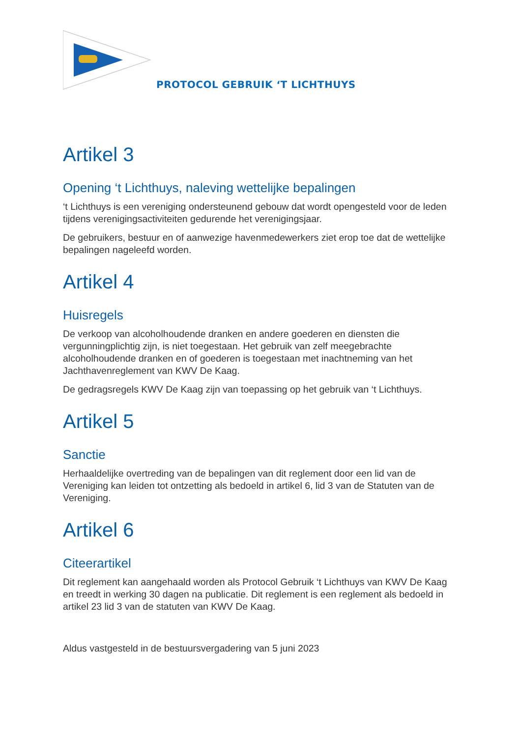PROTOCOL GEBRUIK ‘T LICHTHUYS
Artikel 3
Opening ‘t Lichthuys, naleving wettelijke bepalingen
‘t Lichthuys is een vereniging ondersteunend gebouw dat wordt opengesteld voor de leden tijdens verenigingsactiviteiten gedurende het verenigingsjaar.
De gebruikers, bestuur en of aanwezige havenmedewerkers ziet erop toe dat de wettelijke bepalingen nageleefd worden.
Artikel 4
Huisregels
De verkoop van alcoholhoudende dranken en andere goederen en diensten die vergunningplichtig zijn, is niet toegestaan. Het gebruik van zelf meegebrachte alcoholhoudende dranken en of goederen is toegestaan met inachtneming van het Jachthavenreglement van KWV De Kaag.
De gedragsregels KWV De Kaag zijn van toepassing op het gebruik van ‘t Lichthuys.
Artikel 5
Sanctie
Herhaaldelijke overtreding van de bepalingen van dit reglement door een lid van de Vereniging kan leiden tot ontzetting als bedoeld in artikel 6, lid 3 van de Statuten van de Vereniging.
Artikel 6
Citeerartikel
Dit reglement kan aangehaald worden als Protocol Gebruik ‘t Lichthuys van KWV De Kaag en treedt in werking 30 dagen na publicatie. Dit reglement is een reglement als bedoeld in artikel 23 lid 3 van de statuten van KWV De Kaag.
Aldus vastgesteld in de bestuursvergadering van 5 juni 2023